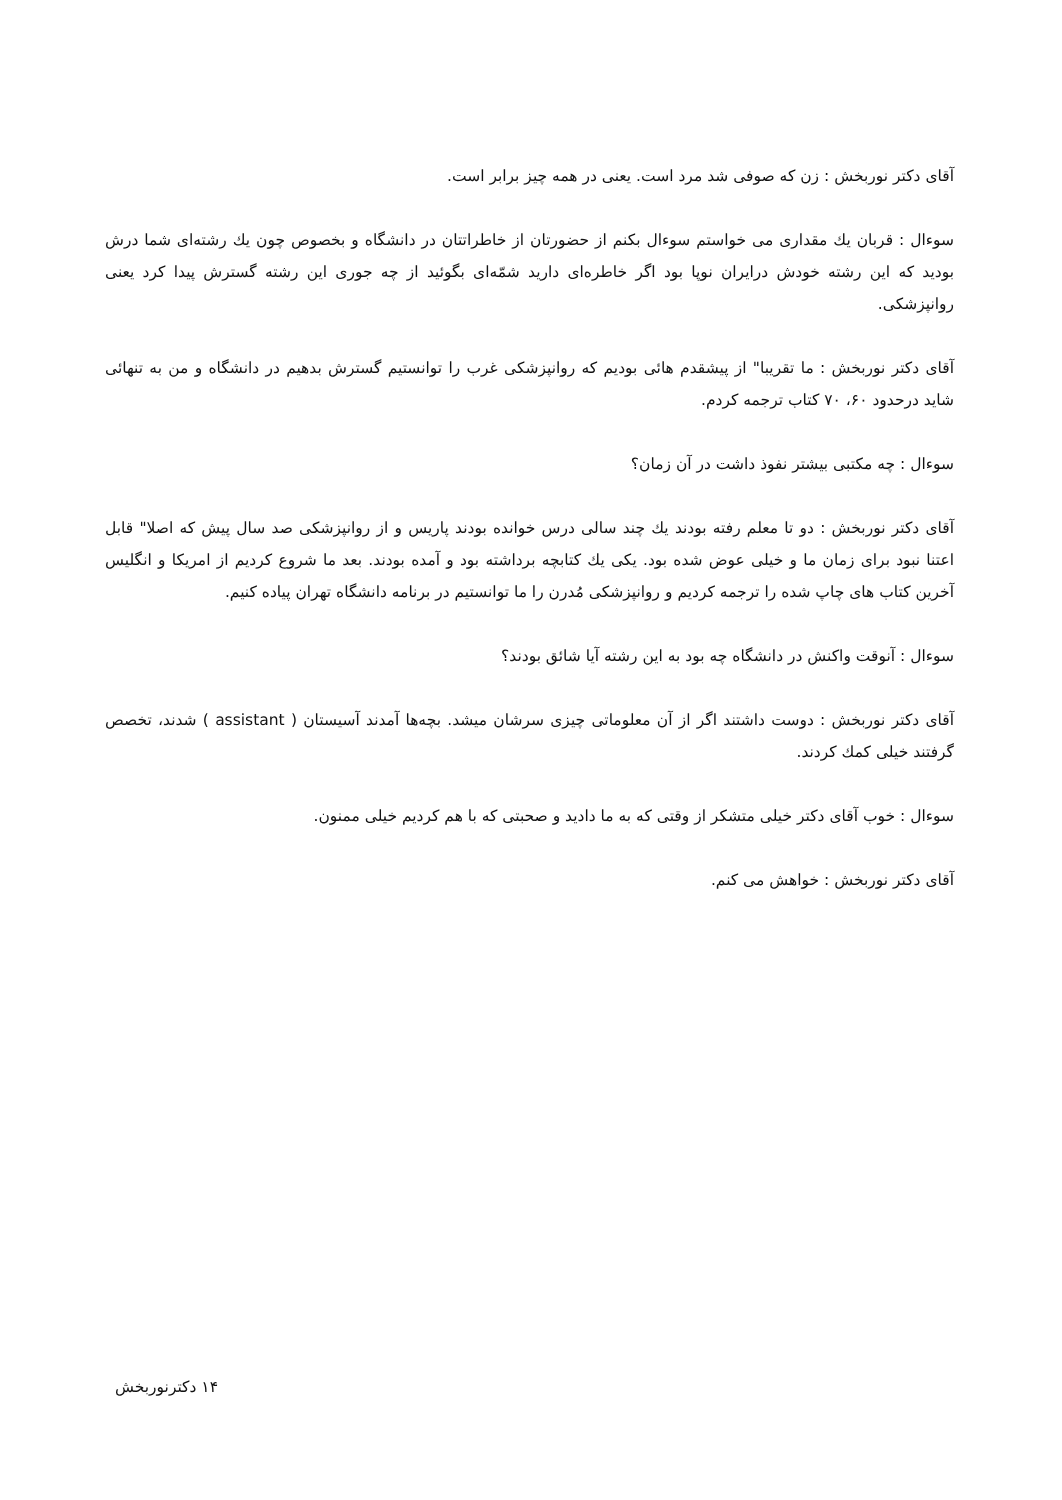آقای دکتر نوربخش : زن که صوفی شد مرد است. یعنی در همه چیز برابر است.
سوءال : قربان یك مقداری می خواستم سوءال بکنم از حضورتان از خاطراتتان در دانشگاه و بخصوص چون یك رشته‌ای شما درش بودید که این رشته خودش درایران نوپا بود اگر خاطره‌ای دارید شمّه‌ای بگوئید از چه جوری این رشته گسترش پیدا کرد یعنی روانپزشکی.
آقای دکتر نوربخش : ما تقریبا" از پیشقدم هائی بودیم که روانپزشکی غرب را توانستیم گسترش بدهیم در دانشگاه و من به تنهائی شاید درحدود ۶۰، ۷۰ کتاب ترجمه کردم.
سوءال : چه مکتبی بیشتر نفوذ داشت در آن زمان؟
آقای دکتر نوربخش : دو تا معلم رفته بودند یك چند سالی درس خوانده بودند پاریس و از روانپزشکی صد سال پیش که اصلا" قابل اعتنا نبود برای زمان ما و خیلی عوض شده بود. یکی یك کتابچه برداشته بود و آمده بودند. بعد ما شروع کردیم از امریکا و انگلیس آخرین کتاب های چاپ شده را ترجمه کردیم و روانپزشکی مُدرن را ما توانستیم در برنامه دانشگاه تهران پیاده کنیم.
سوءال : آنوقت واکنش در دانشگاه چه بود به این رشته آیا شائق بودند؟
آقای دکتر نوربخش : دوست داشتند اگر از آن معلوماتی چیزی سرشان میشد. بچه‌ها آمدند آسیستان ( assistant ) شدند، تخصص گرفتند خیلی کمك کردند.
سوءال : خوب آقای دکتر خیلی متشکر از وقتی که به ما دادید و صحبتی که با هم کردیم خیلی ممنون.
آقای دکتر نوربخش : خواهش می کنم.
۱۴ دکترنوربخش